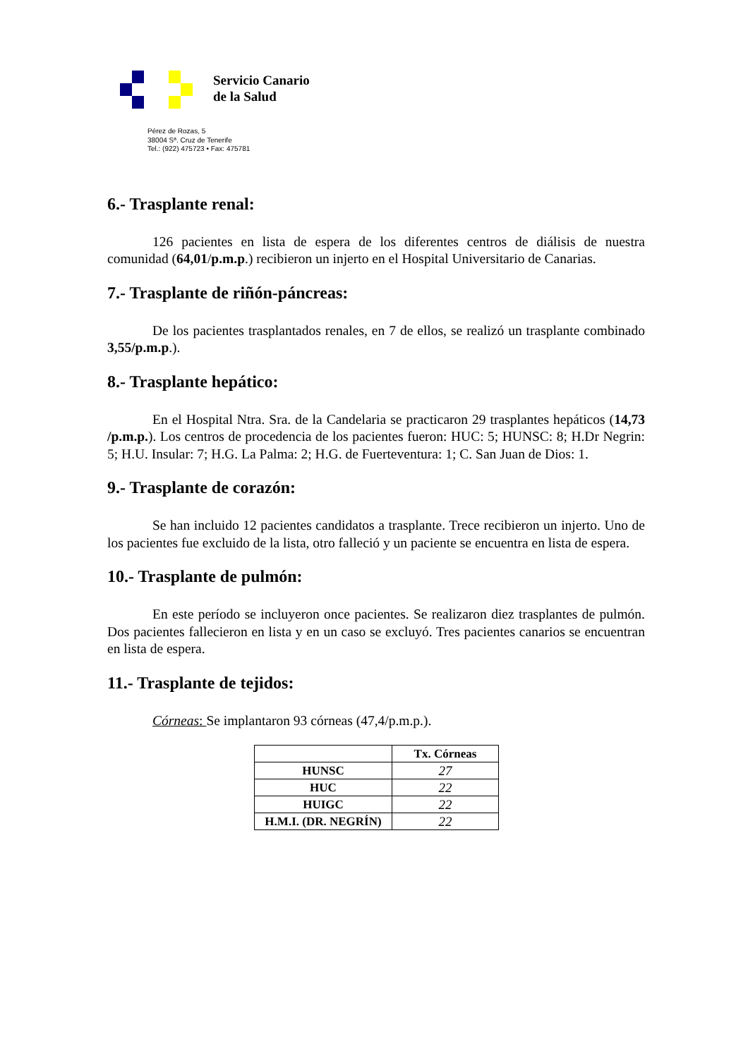Servicio Canario
de la Salud
Pérez de Rozas, 5
38004 Sª. Cruz de Tenerife
Tel.: (922) 475723 • Fax: 475781
6.- Trasplante renal:
126 pacientes en lista de espera de los diferentes centros de diálisis de nuestra comunidad (64,01/p.m.p.) recibieron un injerto en el Hospital Universitario de Canarias.
7.- Trasplante de riñón-páncreas:
De los pacientes trasplantados renales, en 7 de ellos, se realizó un trasplante combinado 3,55/p.m.p.).
8.- Trasplante hepático:
En el Hospital Ntra. Sra. de la Candelaria se practicaron 29 trasplantes hepáticos (14,73 /p.m.p.). Los centros de procedencia de los pacientes fueron: HUC: 5; HUNSC: 8; H.Dr Negrin: 5; H.U. Insular: 7; H.G. La Palma: 2; H.G. de Fuerteventura: 1; C. San Juan de Dios: 1.
9.- Trasplante de corazón:
Se han incluido 12 pacientes candidatos a trasplante. Trece recibieron un injerto. Uno de los pacientes fue excluido de la lista, otro falleció y un paciente se encuentra en lista de espera.
10.- Trasplante de pulmón:
En este período se incluyeron once pacientes. Se realizaron diez trasplantes de pulmón. Dos pacientes fallecieron en lista y en un caso se excluyó. Tres pacientes canarios se encuentran en lista de espera.
11.- Trasplante de tejidos:
Córneas: Se implantaron 93 córneas (47,4/p.m.p.).
| | Tx. Córneas |
| --- | --- |
| HUNSC | 27 |
| HUC | 22 |
| HUIGC | 22 |
| H.M.I. (DR. NEGRÍN) | 22 |